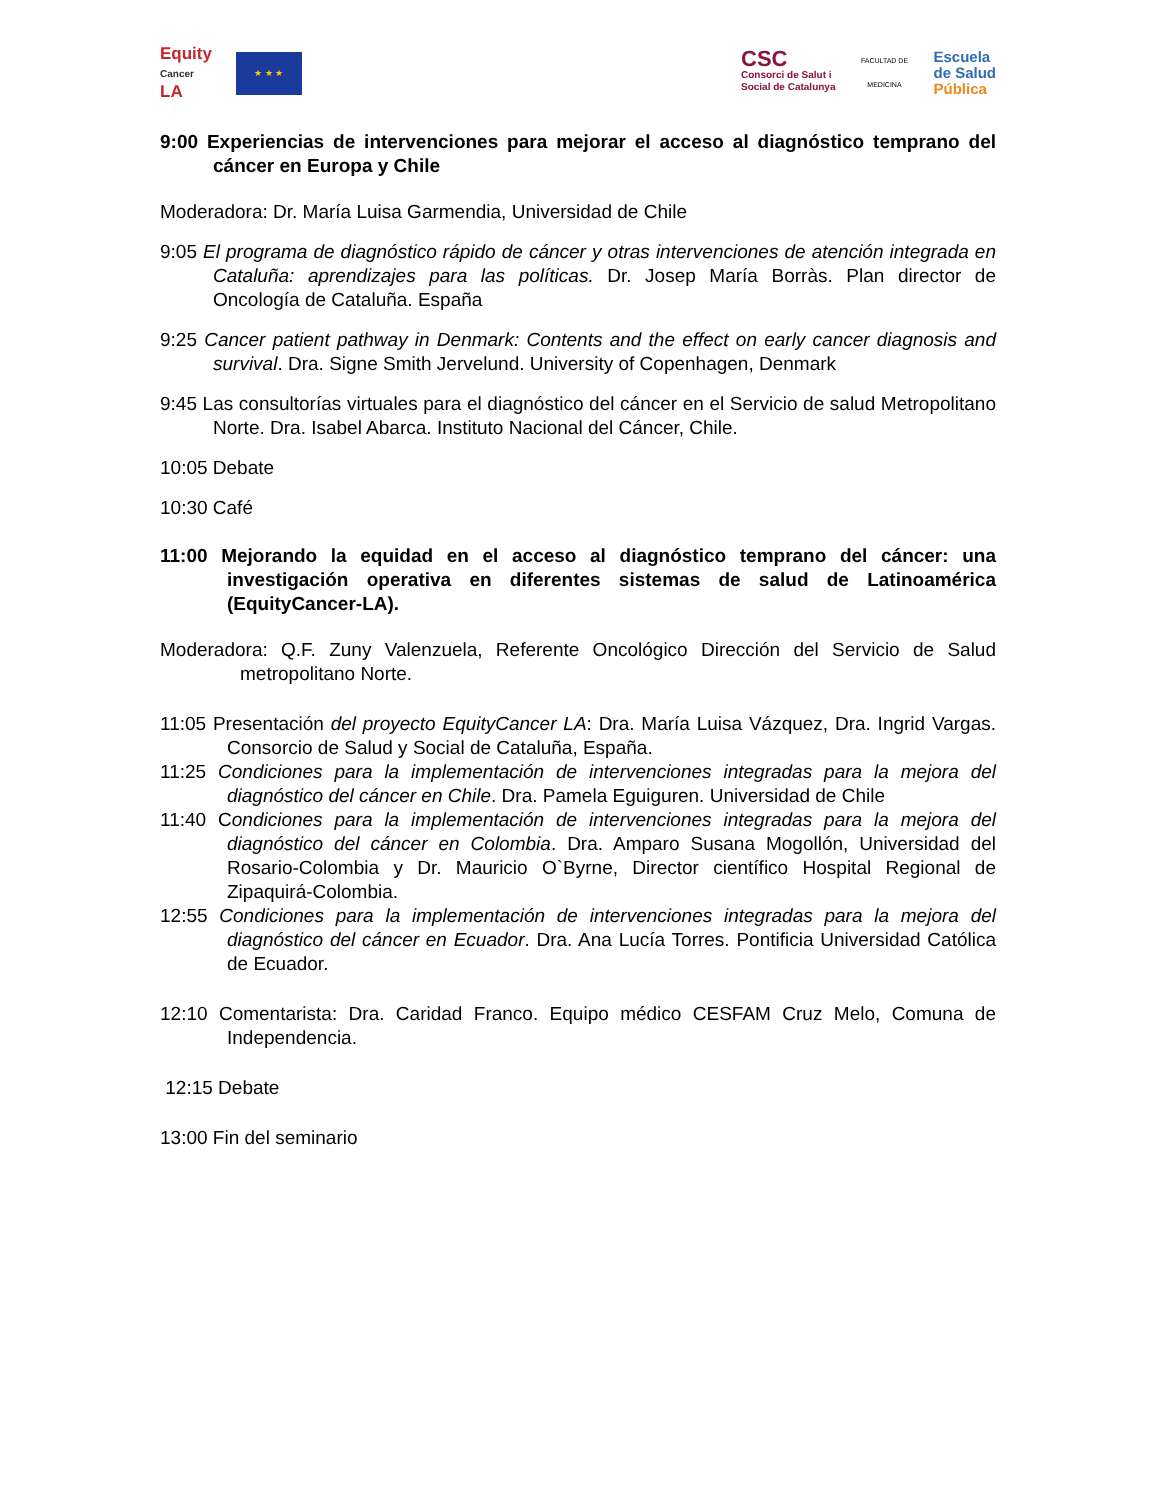Equity
Cancer
LA
★ ★ ★
CSC
Consorci de Salut i
Social de Catalunya
FACULTAD DE MEDICINA
Escuela
de Salud
Pública
9:00 Experiencias de intervenciones para mejorar el acceso al diagnóstico temprano del cáncer en Europa y Chile
Moderadora: Dr. María Luisa Garmendia, Universidad de Chile
9:05 El programa de diagnóstico rápido de cáncer y otras intervenciones de atención integrada en Cataluña: aprendizajes para las políticas. Dr. Josep María Borràs. Plan director de Oncología de Cataluña. España
9:25 Cancer patient pathway in Denmark: Contents and the effect on early cancer diagnosis and survival. Dra. Signe Smith Jervelund. University of Copenhagen, Denmark
9:45 Las consultorías virtuales para el diagnóstico del cáncer en el Servicio de salud Metropolitano Norte. Dra. Isabel Abarca. Instituto Nacional del Cáncer, Chile.
10:05 Debate
10:30 Café
11:00 Mejorando la equidad en el acceso al diagnóstico temprano del cáncer: una investigación operativa en diferentes sistemas de salud de Latinoamérica (EquityCancer-LA).
Moderadora: Q.F. Zuny Valenzuela, Referente Oncológico Dirección del Servicio de Salud metropolitano Norte.
11:05 Presentación del proyecto EquityCancer LA: Dra. María Luisa Vázquez, Dra. Ingrid Vargas. Consorcio de Salud y Social de Cataluña, España.
11:25 Condiciones para la implementación de intervenciones integradas para la mejora del diagnóstico del cáncer en Chile. Dra. Pamela Eguiguren. Universidad de Chile
11:40 Condiciones para la implementación de intervenciones integradas para la mejora del diagnóstico del cáncer en Colombia. Dra. Amparo Susana Mogollón, Universidad del Rosario-Colombia y Dr. Mauricio O`Byrne, Director científico Hospital Regional de Zipaquirá-Colombia.
12:55 Condiciones para la implementación de intervenciones integradas para la mejora del diagnóstico del cáncer en Ecuador. Dra. Ana Lucía Torres. Pontificia Universidad Católica de Ecuador.
12:10 Comentarista: Dra. Caridad Franco. Equipo médico CESFAM Cruz Melo, Comuna de Independencia.
12:15 Debate
13:00 Fin del seminario